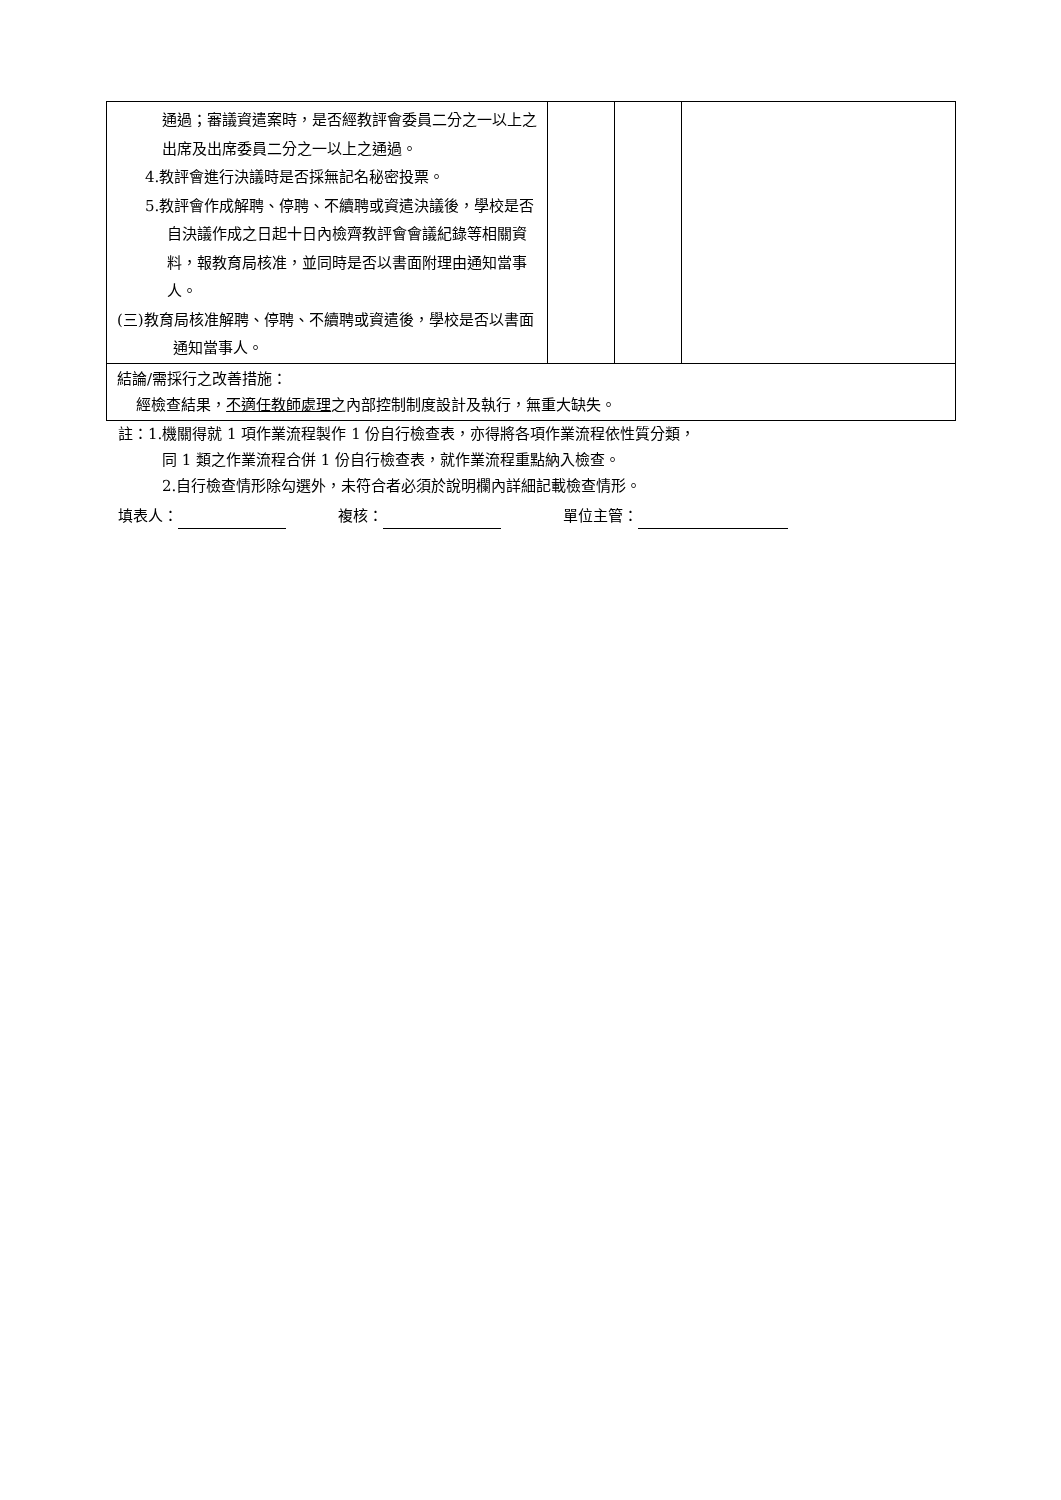| 通過；審議資遣案時，是否經教評會委員二分之一以上之出席及出席委員二分之一以上之通過。 4.教評會進行決議時是否採無記名秘密投票。 5.教評會作成解聘、停聘、不續聘或資遣決議後，學校是否自決議作成之日起十日內檢齊教評會會議紀錄等相關資料，報教育局核准，並同時是否以書面附理由通知當事人。 (三)教育局核准解聘、停聘、不續聘或資遣後，學校是否以書面通知當事人。 | | | |
| 結論/需採行之改善措施： 經檢查結果， 不適任教師處理 之內部控制制度設計及執行，無重大缺失。 | | | |
註：1.機關得就 1 項作業流程製作 1 份自行檢查表，亦得將各項作業流程依性質分類，
同 1 類之作業流程合併 1 份自行檢查表，就作業流程重點納入檢查。
2.自行檢查情形除勾選外，未符合者必須於說明欄內詳細記載檢查情形。
填表人： 複核： 單位主管：